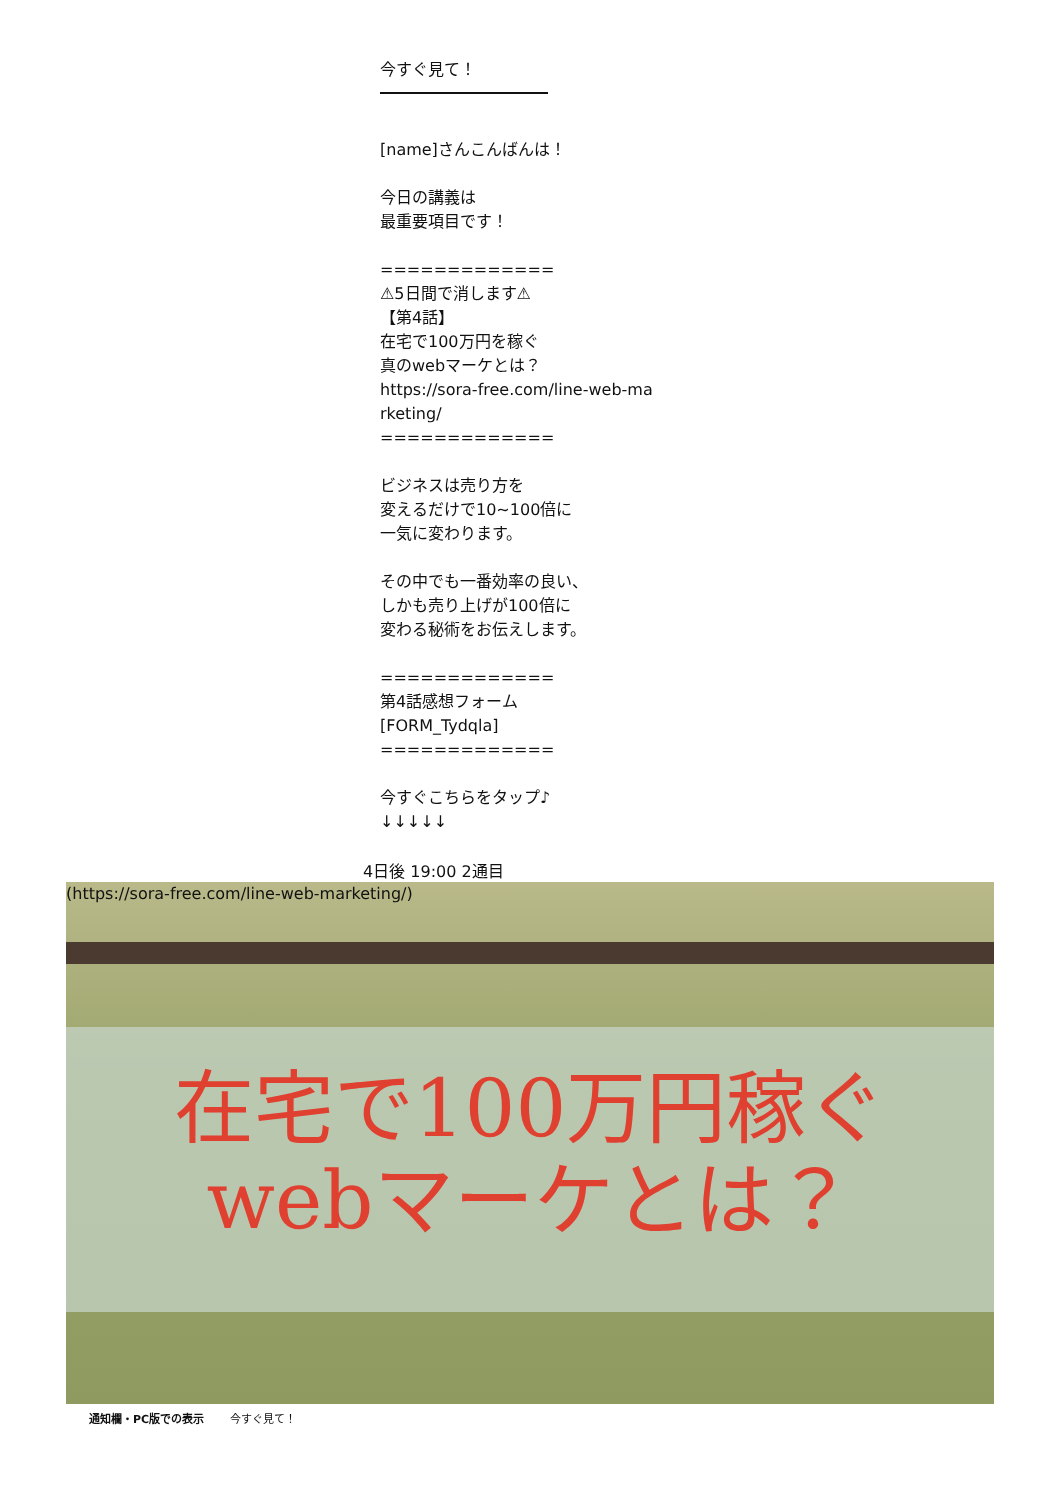今すぐ見て！
[name]さんこんばんは！
今日の講義は
最重要項目です！
=============
⚠5日間で消します⚠
【第4話】
在宅で100万円を稼ぐ
真のwebマーケとは？
https://sora-free.com/line-web-ma
rketing/
=============
ビジネスは売り方を
変えるだけで10~100倍に
一気に変わります。
その中でも一番効率の良い、
しかも売り上げが100倍に
変わる秘術をお伝えします。
=============
第4話感想フォーム
[FORM_Tydqla]
=============
今すぐこちらをタップ♪
↓↓↓↓↓
4日後 19:00 2通目
(https://sora-free.com/line-web-marketing/)
在宅で100万円稼ぐ
webマーケとは？
通知欄・PC版での表示 今すぐ見て！